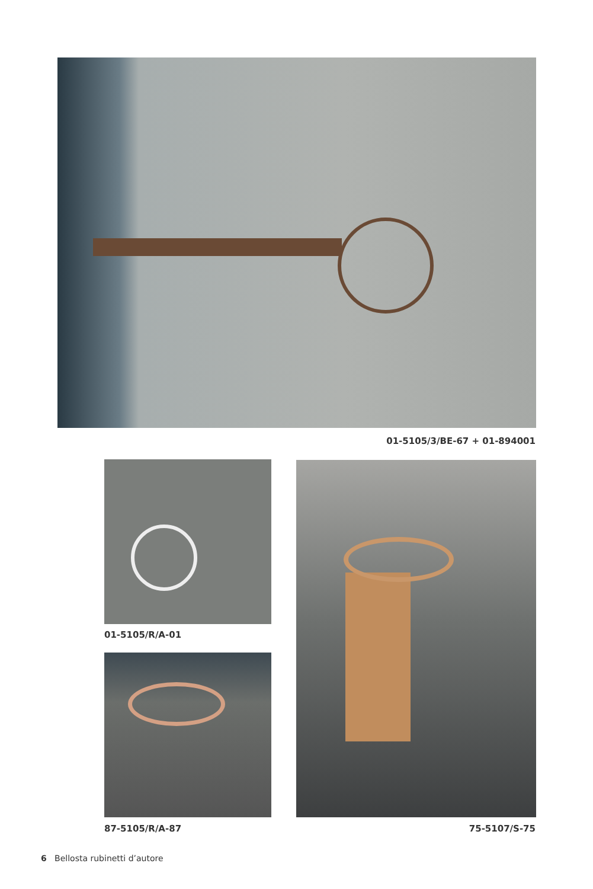01-5105/3/BE-67 + 01-894001
01-5105/R/A-01
87-5105/R/A-87 75-5107/S-75
6 Bellosta rubinetti d’autore